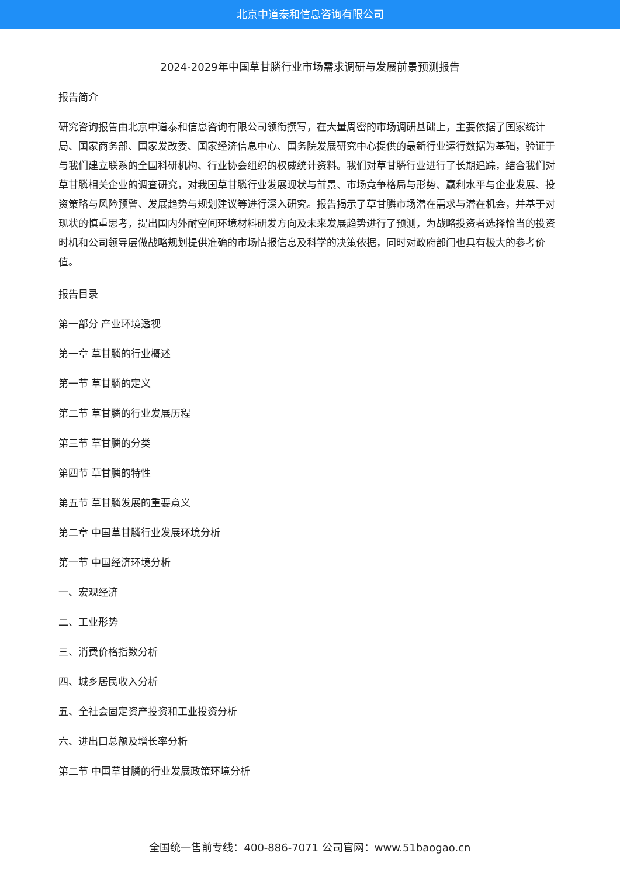北京中道泰和信息咨询有限公司
2024-2029年中国草甘膦行业市场需求调研与发展前景预测报告
报告简介
研究咨询报告由北京中道泰和信息咨询有限公司领衔撰写，在大量周密的市场调研基础上，主要依据了国家统计局、国家商务部、国家发改委、国家经济信息中心、国务院发展研究中心提供的最新行业运行数据为基础，验证于与我们建立联系的全国科研机构、行业协会组织的权威统计资料。我们对草甘膦行业进行了长期追踪，结合我们对草甘膦相关企业的调查研究，对我国草甘膦行业发展现状与前景、市场竞争格局与形势、赢利水平与企业发展、投资策略与风险预警、发展趋势与规划建议等进行深入研究。报告揭示了草甘膦市场潜在需求与潜在机会，并基于对现状的慎重思考，提出国内外耐空间环境材料研发方向及未来发展趋势进行了预测，为战略投资者选择恰当的投资时机和公司领导层做战略规划提供准确的市场情报信息及科学的决策依据，同时对政府部门也具有极大的参考价值。
报告目录
第一部分 产业环境透视
第一章 草甘膦的行业概述
第一节 草甘膦的定义
第二节 草甘膦的行业发展历程
第三节 草甘膦的分类
第四节 草甘膦的特性
第五节 草甘膦发展的重要意义
第二章 中国草甘膦行业发展环境分析
第一节 中国经济环境分析
一、宏观经济
二、工业形势
三、消费价格指数分析
四、城乡居民收入分析
五、全社会固定资产投资和工业投资分析
六、进出口总额及增长率分析
第二节 中国草甘膦的行业发展政策环境分析
全国统一售前专线：400-886-7071 公司官网：www.51baogao.cn